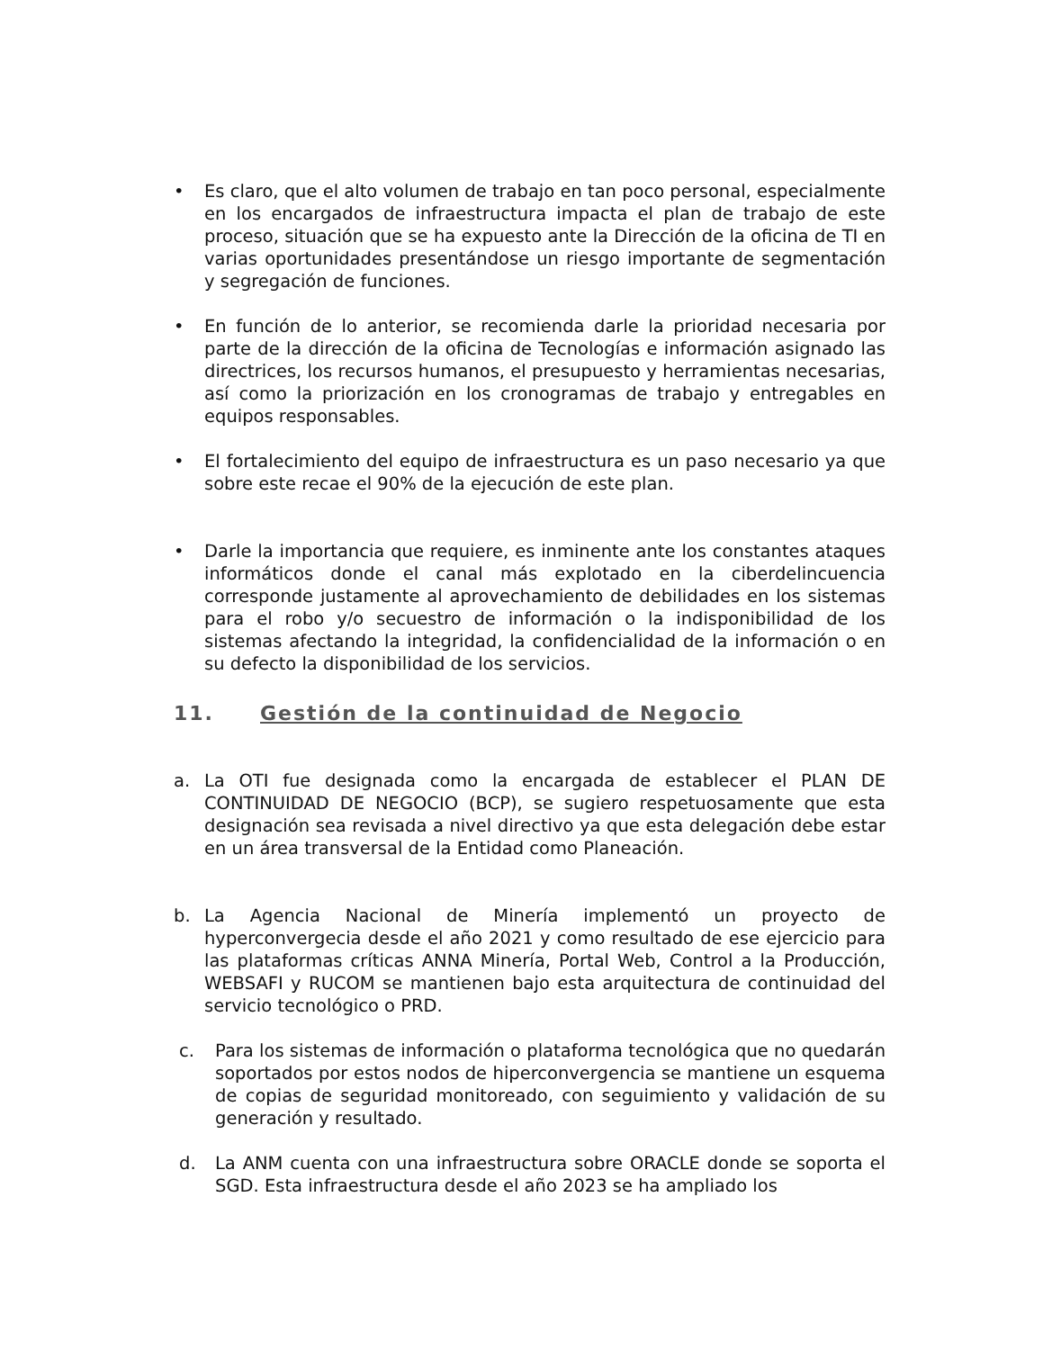• Es claro, que el alto volumen de trabajo en tan poco personal, especialmente en los encargados de infraestructura impacta el plan de trabajo de este proceso, situación que se ha expuesto ante la Dirección de la oficina de TI en varias oportunidades presentándose un riesgo importante de segmentación y segregación de funciones.
• En función de lo anterior, se recomienda darle la prioridad necesaria por parte de la dirección de la oficina de Tecnologías e información asignado las directrices, los recursos humanos, el presupuesto y herramientas necesarias, así como la priorización en los cronogramas de trabajo y entregables en equipos responsables.
• El fortalecimiento del equipo de infraestructura es un paso necesario ya que sobre este recae el 90% de la ejecución de este plan.
• Darle la importancia que requiere, es inminente ante los constantes ataques informáticos donde el canal más explotado en la ciberdelincuencia corresponde justamente al aprovechamiento de debilidades en los sistemas para el robo y/o secuestro de información o la indisponibilidad de los sistemas afectando la integridad, la confidencialidad de la información o en su defecto la disponibilidad de los servicios.
11. Gestión de la continuidad de Negocio
a. La OTI fue designada como la encargada de establecer el PLAN DE CONTINUIDAD DE NEGOCIO (BCP), se sugiero respetuosamente que esta designación sea revisada a nivel directivo ya que esta delegación debe estar en un área transversal de la Entidad como Planeación.
b. La Agencia Nacional de Minería implementó un proyecto de hyperconvergecia desde el año 2021 y como resultado de ese ejercicio para las plataformas críticas ANNA Minería, Portal Web, Control a la Producción, WEBSAFI y RUCOM se mantienen bajo esta arquitectura de continuidad del servicio tecnológico o PRD.
c. Para los sistemas de información o plataforma tecnológica que no quedarán soportados por estos nodos de hiperconvergencia se mantiene un esquema de copias de seguridad monitoreado, con seguimiento y validación de su generación y resultado.
d. La ANM cuenta con una infraestructura sobre ORACLE donde se soporta el SGD. Esta infraestructura desde el año 2023 se ha ampliado los